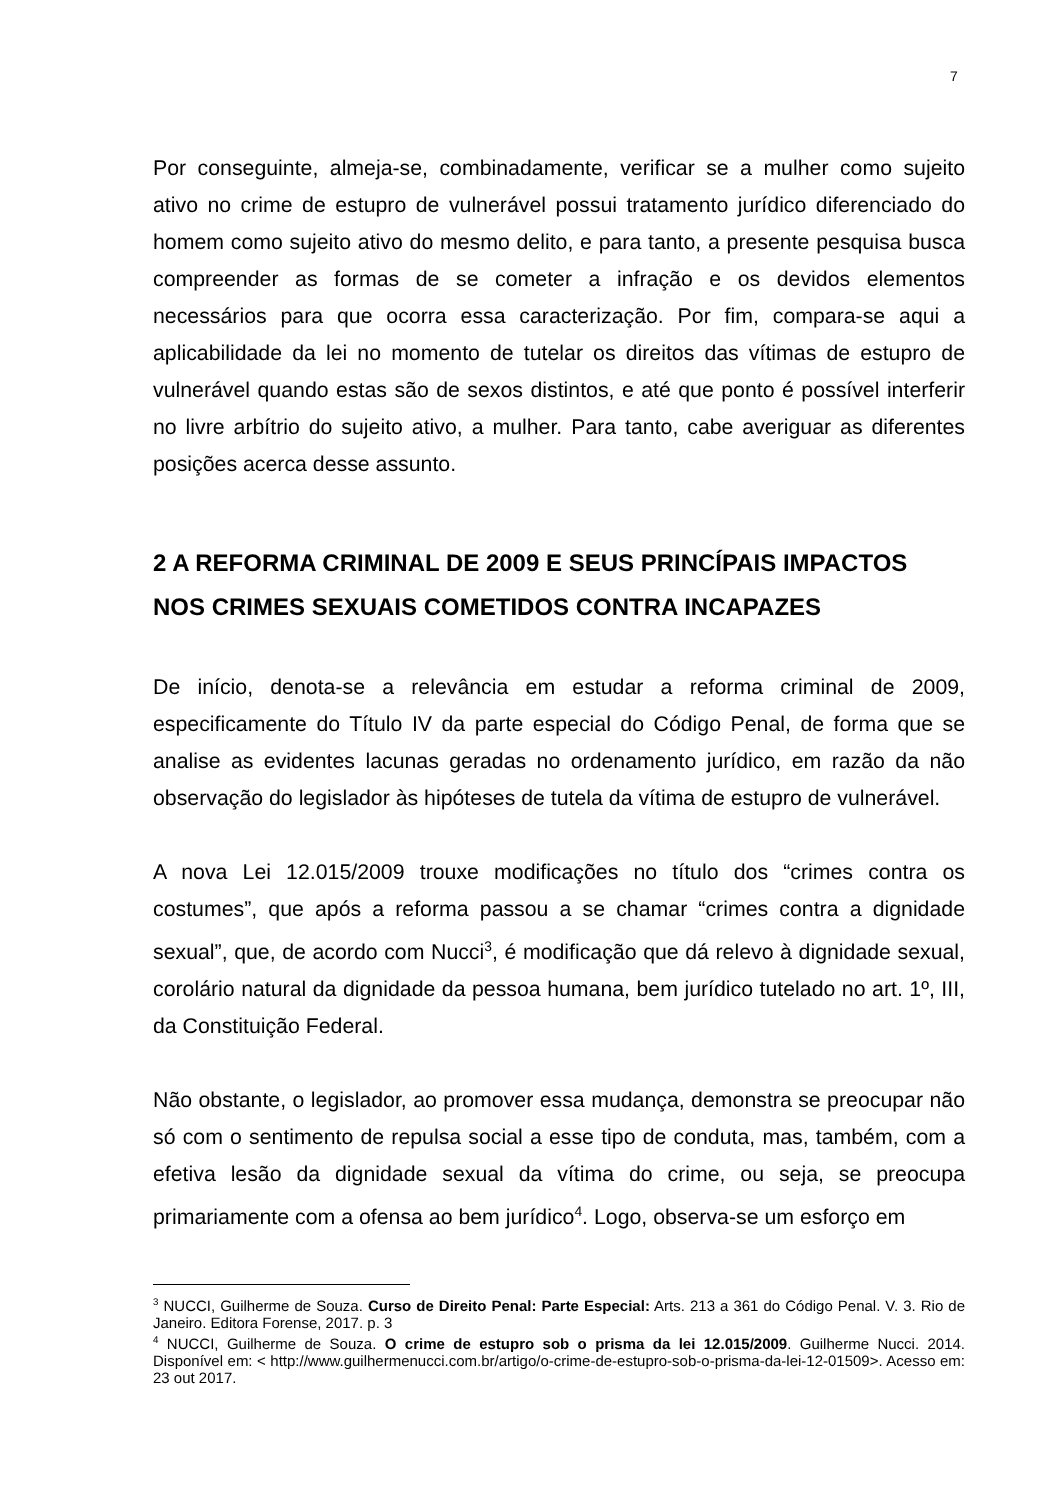7
Por conseguinte, almeja-se, combinadamente, verificar se a mulher como sujeito ativo no crime de estupro de vulnerável possui tratamento jurídico diferenciado do homem como sujeito ativo do mesmo delito, e para tanto, a presente pesquisa busca compreender as formas de se cometer a infração e os devidos elementos necessários para que ocorra essa caracterização. Por fim, compara-se aqui a aplicabilidade da lei no momento de tutelar os direitos das vítimas de estupro de vulnerável quando estas são de sexos distintos, e até que ponto é possível interferir no livre arbítrio do sujeito ativo, a mulher. Para tanto, cabe averiguar as diferentes posições acerca desse assunto.
2 A REFORMA CRIMINAL DE 2009 E SEUS PRINCÍPAIS IMPACTOS NOS CRIMES SEXUAIS COMETIDOS CONTRA INCAPAZES
De início, denota-se a relevância em estudar a reforma criminal de 2009, especificamente do Título IV da parte especial do Código Penal, de forma que se analise as evidentes lacunas geradas no ordenamento jurídico, em razão da não observação do legislador às hipóteses de tutela da vítima de estupro de vulnerável.
A nova Lei 12.015/2009 trouxe modificações no título dos “crimes contra os costumes”, que após a reforma passou a se chamar “crimes contra a dignidade sexual”, que, de acordo com Nucci<sup>3</sup>, é modificação que dá relevo à dignidade sexual, corolário natural da dignidade da pessoa humana, bem jurídico tutelado no art. 1º, III, da Constituição Federal.
Não obstante, o legislador, ao promover essa mudança, demonstra se preocupar não só com o sentimento de repulsa social a esse tipo de conduta, mas, também, com a efetiva lesão da dignidade sexual da vítima do crime, ou seja, se preocupa primariamente com a ofensa ao bem jurídico<sup>4</sup>. Logo, observa-se um esforço em
<sup>3</sup> NUCCI, Guilherme de Souza. Curso de Direito Penal: Parte Especial: Arts. 213 a 361 do Código Penal. V. 3. Rio de Janeiro. Editora Forense, 2017. p. 3
<sup>4</sup> NUCCI, Guilherme de Souza. O crime de estupro sob o prisma da lei 12.015/2009. Guilherme Nucci. 2014. Disponível em: < http://www.guilhermenucci.com.br/artigo/o-crime-de-estupro-sob-o-prisma-da-lei-12-01509>. Acesso em: 23 out 2017.